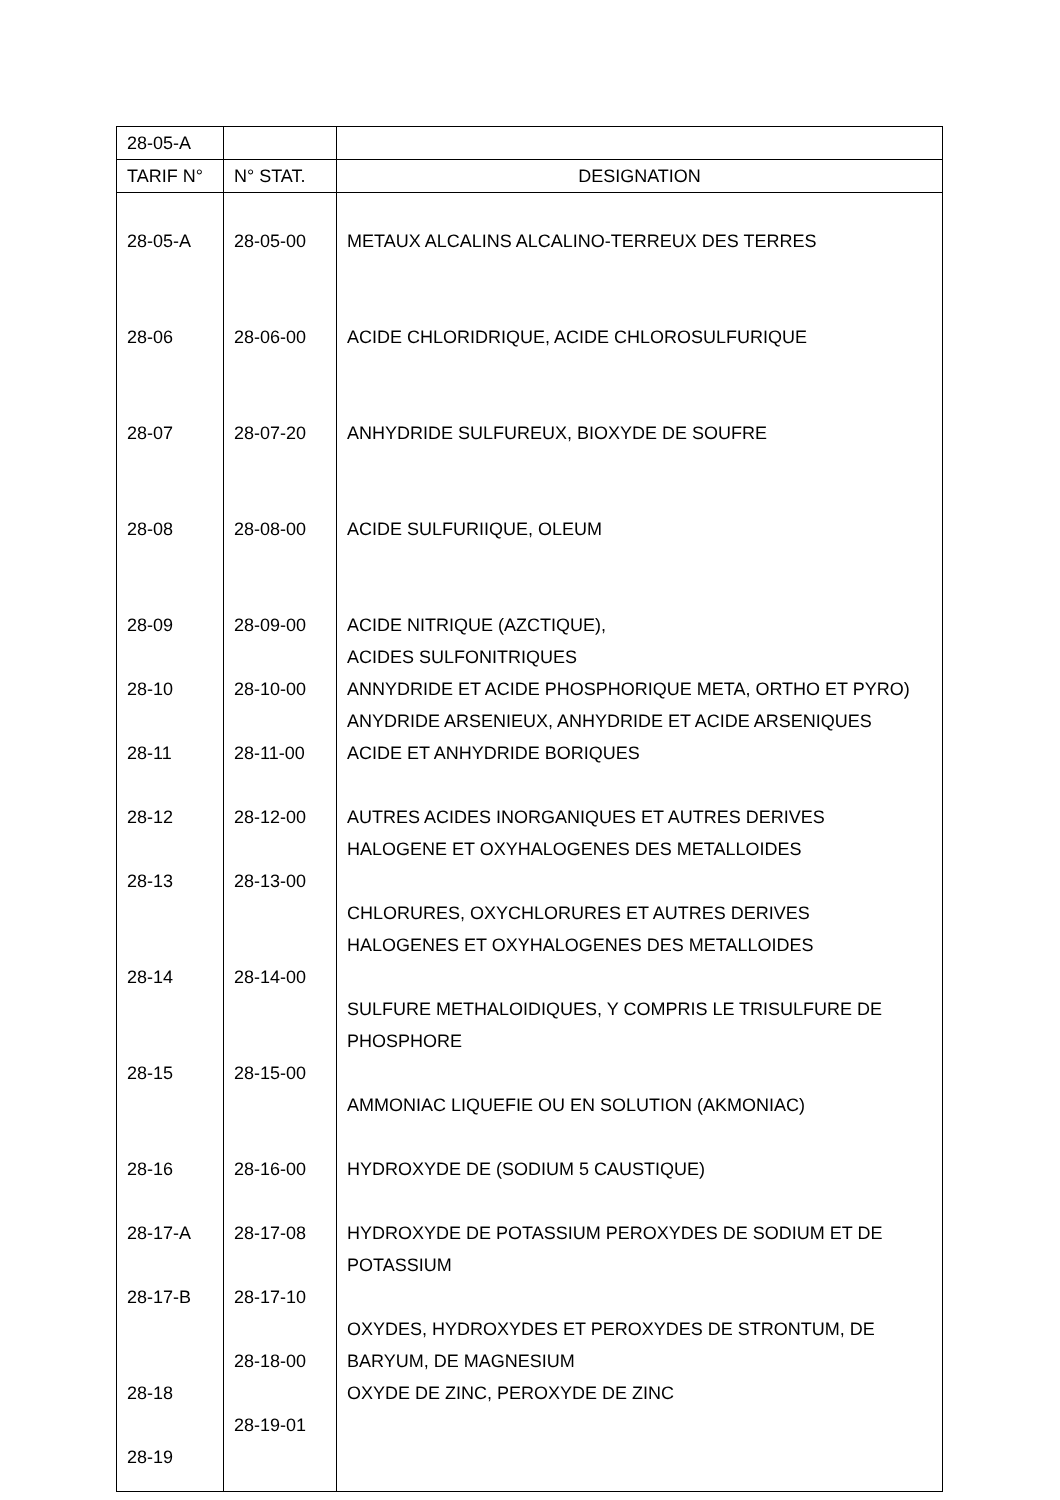| 28-05-A | | |
| TARIF N° | N° STAT. | DESIGNATION |
| 28-05-A 28-06 28-07 28-08 28-09 28-10 28-11 28-12 28-13 28-14 28-15 28-16 28-17-A 28-17-B 28-18 28-19 | 28-05-00 28-06-00 28-07-20 28-08-00 28-09-00 28-10-00 28-11-00 28-12-00 28-13-00 28-14-00 28-15-00 28-16-00 28-17-08 28-17-10 28-18-00 28-19-01 | METAUX ALCALINS ALCALINO-TERREUX DES TERRES ACIDE CHLORIDRIQUE, ACIDE CHLOROSULFURIQUE ANHYDRIDE SULFUREUX, BIOXYDE DE SOUFRE ACIDE SULFURIIQUE, OLEUM ACIDE NITRIQUE (AZCTIQUE), ACIDES SULFONITRIQUES ANNYDRIDE ET ACIDE PHOSPHORIQUE META, ORTHO ET PYRO) ANYDRIDE ARSENIEUX, ANHYDRIDE ET ACIDE ARSENIQUES ACIDE ET ANHYDRIDE BORIQUES AUTRES ACIDES INORGANIQUES ET AUTRES DERIVES HALOGENE ET OXYHALOGENES DES METALLOIDES CHLORURES, OXYCHLORURES ET AUTRES DERIVES HALOGENES ET OXYHALOGENES DES METALLOIDES SULFURE METHALOIDIQUES, Y COMPRIS LE TRISULFURE DE PHOSPHORE AMMONIAC LIQUEFIE OU EN SOLUTION (AKMONIAC) HYDROXYDE DE (SODIUM 5 CAUSTIQUE) HYDROXYDE DE POTASSIUM PEROXYDES DE SODIUM ET DE POTASSIUM OXYDES, HYDROXYDES ET PEROXYDES DE STRONTUM, DE BARYUM, DE MAGNESIUM OXYDE DE ZINC, PEROXYDE DE ZINC |